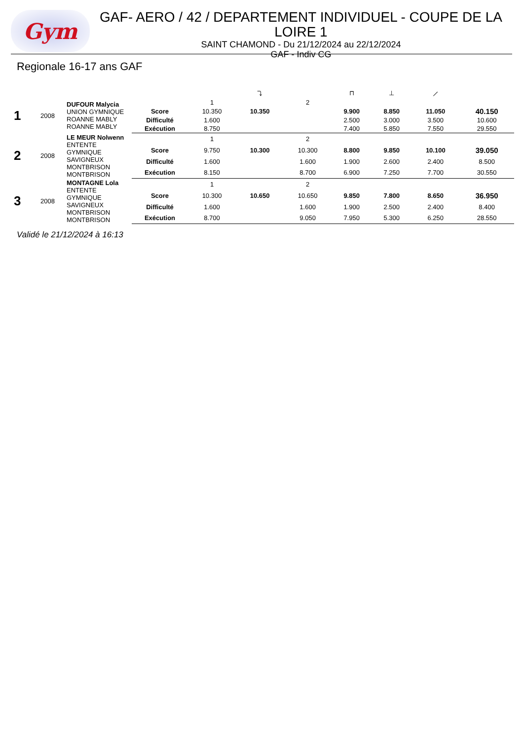Gym
GAF- AERO / 42 / DEPARTEMENT INDIVIDUEL - COUPE DE LA LOIRE 1
SAINT CHAMOND - Du 21/12/2024 au 22/12/2024
GAF - Indiv CG
Regionale 16-17 ans GAF
| | | | | | ⤵ | | ⊓ | ⊥ | ⟋ | |
| 1 | 2008 | DUFOUR Malycia UNION GYMNIQUE ROANNE MABLY ROANNE MABLY | | 1 | | 2 | | | | |
| | | | Score | 10.350 | 10.350 | | 9.900 | 8.850 | 11.050 | 40.150 |
| | | | Difficulté | 1.600 | | | 2.500 | 3.000 | 3.500 | 10.600 |
| | | | Exécution | 8.750 | | | 7.400 | 5.850 | 7.550 | 29.550 |
| 2 | 2008 | LE MEUR Nolwenn ENTENTE GYMNIQUE SAVIGNEUX MONTBRISON MONTBRISON | | 1 | | 2 | | | | |
| | | | Score | 9.750 | 10.300 | 10.300 | 8.800 | 9.850 | 10.100 | 39.050 |
| | | | Difficulté | 1.600 | | 1.600 | 1.900 | 2.600 | 2.400 | 8.500 |
| | | | Exécution | 8.150 | | 8.700 | 6.900 | 7.250 | 7.700 | 30.550 |
| 3 | 2008 | MONTAGNE Lola ENTENTE GYMNIQUE SAVIGNEUX MONTBRISON MONTBRISON | | 1 | | 2 | | | | |
| | | | Score | 10.300 | 10.650 | 10.650 | 9.850 | 7.800 | 8.650 | 36.950 |
| | | | Difficulté | 1.600 | | 1.600 | 1.900 | 2.500 | 2.400 | 8.400 |
| | | | Exécution | 8.700 | | 9.050 | 7.950 | 5.300 | 6.250 | 28.550 |
Validé le 21/12/2024 à 16:13